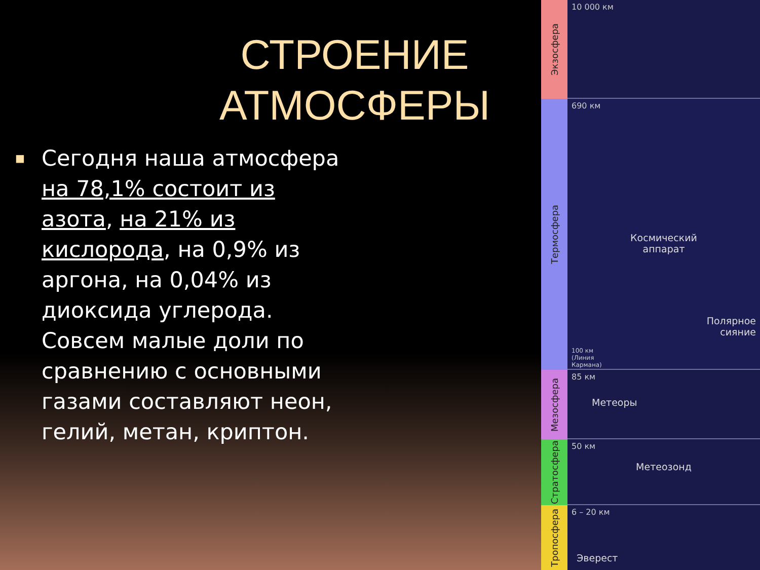СТРОЕНИЕ АТМОСФЕРЫ
■
Сегодня наша атмосфера на 78,1% состоит из азота, на 21% из кислорода, на 0,9% из аргона, на 0,04% из диоксида углерода. Совсем малые доли по сравнению с основными газами составляют неон, гелий, метан, криптон.
Экзосфера
Термосфера
Мезосфера
Стратосфера
Тропосфера
10 000 км
690 км
Космический
аппарат
Полярное
сияние
100 км
(Линия
Кармана)
85 км
Метеоры
50 км
Метеозонд
6 – 20 км
Эверест